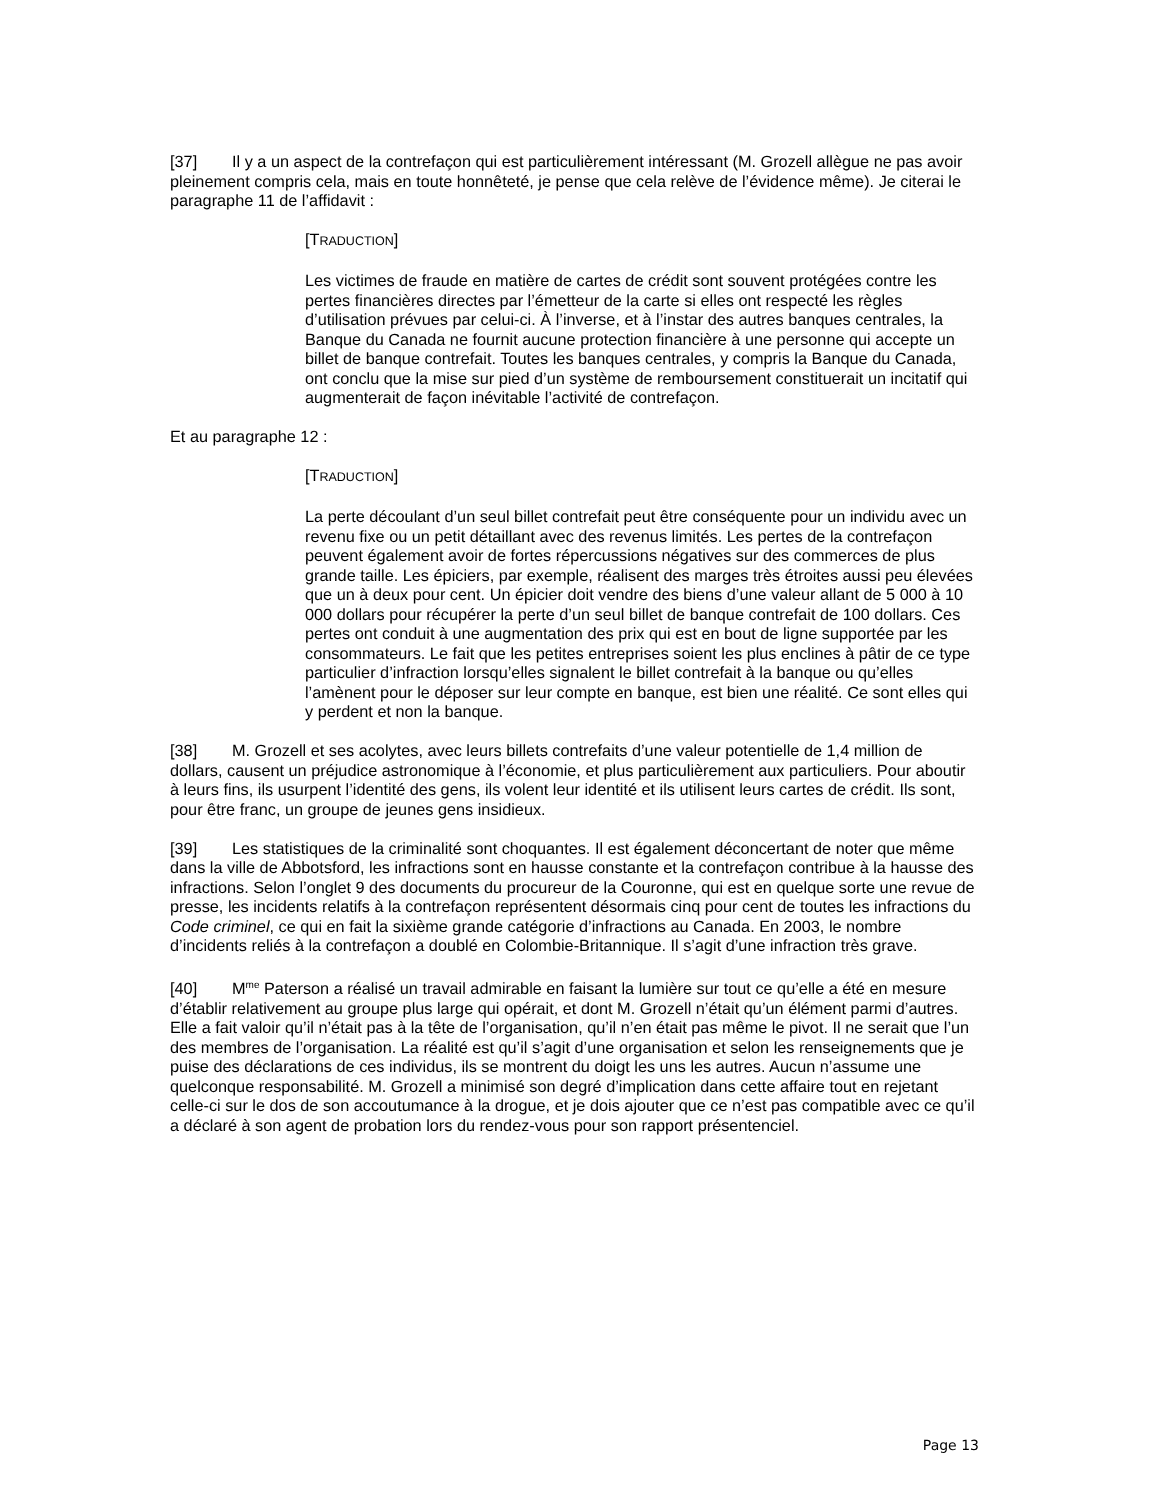[37] Il y a un aspect de la contrefaçon qui est particulièrement intéressant (M. Grozell allègue ne pas avoir pleinement compris cela, mais en toute honnêteté, je pense que cela relève de l’évidence même). Je citerai le paragraphe 11 de l’affidavit :
[TRADUCTION]
Les victimes de fraude en matière de cartes de crédit sont souvent protégées contre les pertes financières directes par l’émetteur de la carte si elles ont respecté les règles d’utilisation prévues par celui-ci. À l’inverse, et à l’instar des autres banques centrales, la Banque du Canada ne fournit aucune protection financière à une personne qui accepte un billet de banque contrefait. Toutes les banques centrales, y compris la Banque du Canada, ont conclu que la mise sur pied d’un système de remboursement constituerait un incitatif qui augmenterait de façon inévitable l’activité de contrefaçon.
Et au paragraphe 12 :
[TRADUCTION]
La perte découlant d’un seul billet contrefait peut être conséquente pour un individu avec un revenu fixe ou un petit détaillant avec des revenus limités. Les pertes de la contrefaçon peuvent également avoir de fortes répercussions négatives sur des commerces de plus grande taille. Les épiciers, par exemple, réalisent des marges très étroites aussi peu élevées que un à deux pour cent. Un épicier doit vendre des biens d’une valeur allant de 5 000 à 10 000 dollars pour récupérer la perte d’un seul billet de banque contrefait de 100 dollars. Ces pertes ont conduit à une augmentation des prix qui est en bout de ligne supportée par les consommateurs. Le fait que les petites entreprises soient les plus enclines à pâtir de ce type particulier d’infraction lorsqu’elles signalent le billet contrefait à la banque ou qu’elles l’amènent pour le déposer sur leur compte en banque, est bien une réalité. Ce sont elles qui y perdent et non la banque.
[38] M. Grozell et ses acolytes, avec leurs billets contrefaits d’une valeur potentielle de 1,4 million de dollars, causent un préjudice astronomique à l’économie, et plus particulièrement aux particuliers. Pour aboutir à leurs fins, ils usurpent l’identité des gens, ils volent leur identité et ils utilisent leurs cartes de crédit. Ils sont, pour être franc, un groupe de jeunes gens insidieux.
[39] Les statistiques de la criminalité sont choquantes. Il est également déconcertant de noter que même dans la ville de Abbotsford, les infractions sont en hausse constante et la contrefaçon contribue à la hausse des infractions. Selon l’onglet 9 des documents du procureur de la Couronne, qui est en quelque sorte une revue de presse, les incidents relatifs à la contrefaçon représentent désormais cinq pour cent de toutes les infractions du Code criminel, ce qui en fait la sixième grande catégorie d’infractions au Canada. En 2003, le nombre d’incidents reliés à la contrefaçon a doublé en Colombie-Britannique. Il s’agit d’une infraction très grave.
[40] M<sup>me</sup> Paterson a réalisé un travail admirable en faisant la lumière sur tout ce qu’elle a été en mesure d’établir relativement au groupe plus large qui opérait, et dont M. Grozell n’était qu’un élément parmi d’autres. Elle a fait valoir qu’il n’était pas à la tête de l’organisation, qu’il n’en était pas même le pivot. Il ne serait que l’un des membres de l’organisation. La réalité est qu’il s’agit d’une organisation et selon les renseignements que je puise des déclarations de ces individus, ils se montrent du doigt les uns les autres. Aucun n’assume une quelconque responsabilité. M. Grozell a minimisé son degré d’implication dans cette affaire tout en rejetant celle-ci sur le dos de son accoutumance à la drogue, et je dois ajouter que ce n’est pas compatible avec ce qu’il a déclaré à son agent de probation lors du rendez-vous pour son rapport présentenciel.
Page 13